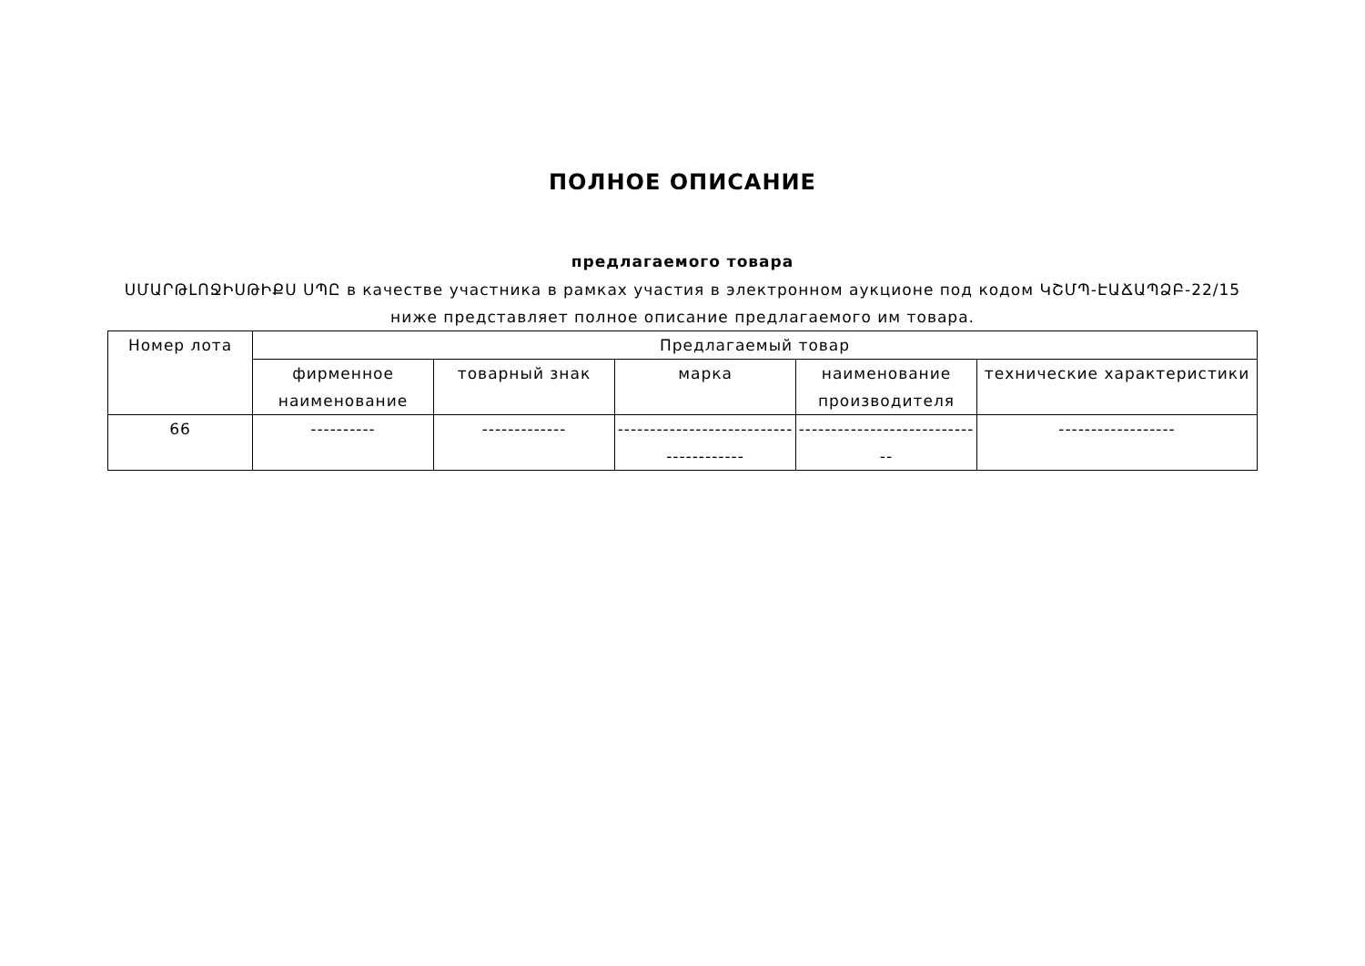ПОЛНОЕ ОПИСАНИЕ
предлагаемого товара
ՍՄԱՐԹԼՈՋԻՍԹԻՔՍ ՍՊԸ в качестве участника в рамках участия в электронном аукционе под кодом ԿՇՄՊ-ԷԱՃԱՊՁԲ-22/15 ниже представляет полное описание предлагаемого им товара.
| Номер лота | Предлагаемый товар | | | | |
| | фирменное наименование | товарный знак | марка | наименование производителя | технические характеристики |
| 66 | ---------- | ------------- | --------------------------- ------------ | --------------------------- -- | ------------------ |